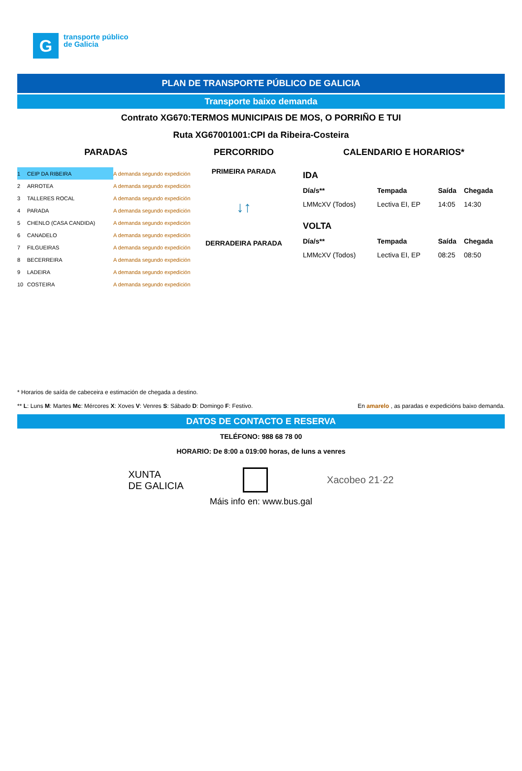G
transporte público
de Galicia
PLAN DE TRANSPORTE PÚBLICO DE GALICIA
Transporte baixo demanda
Contrato XG670:TERMOS MUNICIPAIS DE MOS, O PORRIÑO E TUI
Ruta XG67001001:CPI da Ribeira-Costeira
PARADAS
| 1 | CEIP DA RIBEIRA | A demanda segundo expedición |
| 2 | ARROTEA | A demanda segundo expedición |
| 3 | TALLERES ROCAL | A demanda segundo expedición |
| 4 | PARADA | A demanda segundo expedición |
| 5 | CHENLO (CASA CANDIDA) | A demanda segundo expedición |
| 6 | CANADELO | A demanda segundo expedición |
| 7 | FILGUEIRAS | A demanda segundo expedición |
| 8 | BECERREIRA | A demanda segundo expedición |
| 9 | LADEIRA | A demanda segundo expedición |
| 10 | COSTEIRA | A demanda segundo expedición |
PERCORRIDO
PRIMEIRA PARADA
↓↑
DERRADEIRA PARADA
CALENDARIO E HORARIOS*
| IDA | | | |
| --- | --- | --- | --- |
| Día/s** | Tempada | Saída | Chegada |
| LMMcXV (Todos) | Lectiva EI, EP | 14:05 | 14:30 |
| VOLTA | | | |
| Día/s** | Tempada | Saída | Chegada |
| LMMcXV (Todos) | Lectiva EI, EP | 08:25 | 08:50 |
* Horarios de saída de cabeceira e estimación de chegada a destino.
** L: Luns M: Martes Mc: Mércores X: Xoves V: Venres S: Sábado D: Domingo F: Festivo. En amarelo , as paradas e expedicións baixo demanda.
DATOS DE CONTACTO E RESERVA
TELÉFONO: 988 68 78 00
HORARIO: De 8:00 a 019:00 horas, de luns a venres
XUNTA
DE GALICIA Xacobeo 21·22
Máis info en: www.bus.gal